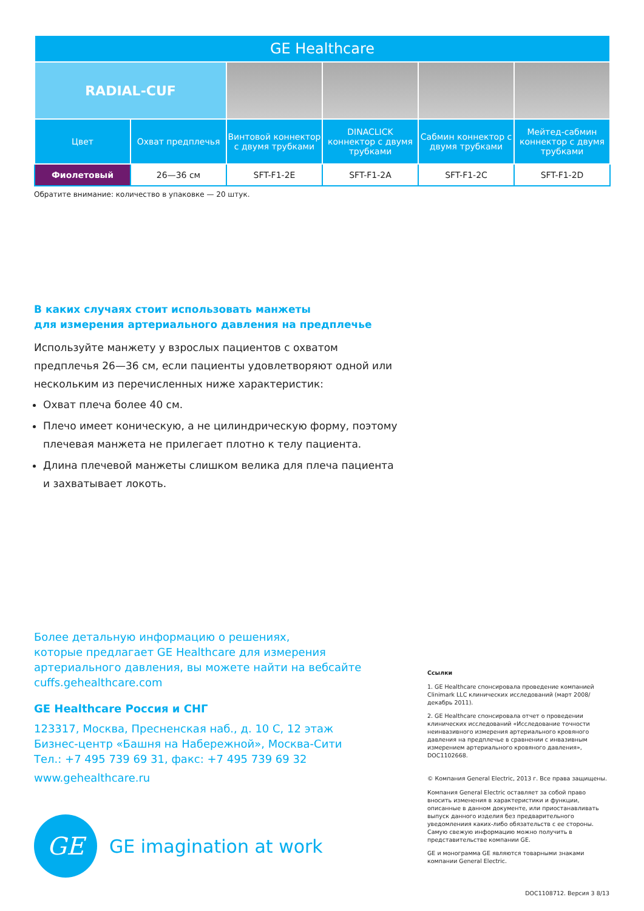| GE Healthcare | | | | | |
| --- | --- | --- | --- | --- | --- |
| RADIAL-CUF | | | | | |
| Цвет | Охват предплечья | Винтовой коннектор с двумя трубками | DINACLICK коннектор с двумя трубками | Сабмин коннектор с двумя трубками | Мейтед-сабмин коннектор с двумя трубками |
| Фиолетовый | 26—36 см | SFT-F1-2E | SFT-F1-2A | SFT-F1-2C | SFT-F1-2D |
Обратите внимание: количество в упаковке — 20 штук.
В каких случаях стоит использовать манжеты
для измерения артериального давления на предплечье
Используйте манжету у взрослых пациентов с охватом предплечья 26—36 см, если пациенты удовлетворяют одной или нескольким из перечисленных ниже характеристик:
Охват плеча более 40 см.
Плечо имеет коническую, а не цилиндрическую форму, поэтому плечевая манжета не прилегает плотно к телу пациента.
Длина плечевой манжеты слишком велика для плеча пациента и захватывает локоть.
Более детальную информацию о решениях,
которые предлагает GE Healthcare для измерения
артериального давления, вы можете найти на вебсайте
cuffs.gehealthcare.com
GE Healthcare Россия и СНГ
123317, Москва, Пресненская наб., д. 10 С, 12 этаж
Бизнес-центр «Башня на Набережной», Москва-Сити
Тел.: +7 495 739 69 31, факс: +7 495 739 69 32
www.gehealthcare.ru
GE
GE imagination at work
Ссылки
1. GE Healthcare спонсировала проведение компанией Clinimark LLC клинических исследований (март 2008/декабрь 2011).
2. GE Healthcare спонсировала отчет о проведении клинических исследований «Исследование точности неинвазивного измерения артериального кровяного давления на предплечье в сравнении с инвазивным измерением артериального кровяного давления», DOC1102668.
© Компания General Electric, 2013 г. Все права защищены.
Компания General Electric оставляет за собой право вносить изменения в характеристики и функции, описанные в данном документе, или приостанавливать выпуск данного изделия без предварительного уведомлениия каких-либо обязательств с ее стороны. Самую свежую информацию можно получить в представительстве компании GE.
GE и монограмма GE являются товарными знаками компании General Electric.
DOC1108712. Версия 3 8/13